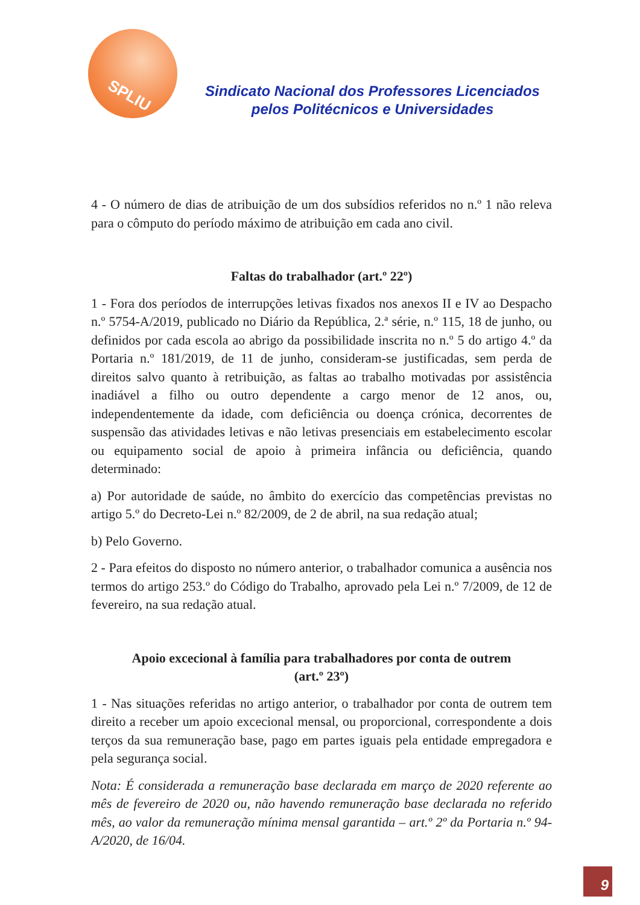SPLIU
Sindicato Nacional dos Professores Licenciados
pelos Politécnicos e Universidades
4 - O número de dias de atribuição de um dos subsídios referidos no n.º 1 não releva para o cômputo do período máximo de atribuição em cada ano civil.
Faltas do trabalhador (art.º 22º)
1 - Fora dos períodos de interrupções letivas fixados nos anexos II e IV ao Despacho n.º 5754-A/2019, publicado no Diário da República, 2.ª série, n.º 115, 18 de junho, ou definidos por cada escola ao abrigo da possibilidade inscrita no n.º 5 do artigo 4.º da Portaria n.º 181/2019, de 11 de junho, consideram-se justificadas, sem perda de direitos salvo quanto à retribuição, as faltas ao trabalho motivadas por assistência inadiável a filho ou outro dependente a cargo menor de 12 anos, ou, independentemente da idade, com deficiência ou doença crónica, decorrentes de suspensão das atividades letivas e não letivas presenciais em estabelecimento escolar ou equipamento social de apoio à primeira infância ou deficiência, quando determinado:
a) Por autoridade de saúde, no âmbito do exercício das competências previstas no artigo 5.º do Decreto-Lei n.º 82/2009, de 2 de abril, na sua redação atual;
b) Pelo Governo.
2 - Para efeitos do disposto no número anterior, o trabalhador comunica a ausência nos termos do artigo 253.º do Código do Trabalho, aprovado pela Lei n.º 7/2009, de 12 de fevereiro, na sua redação atual.
Apoio excecional à família para trabalhadores por conta de outrem
(art.º 23º)
1 - Nas situações referidas no artigo anterior, o trabalhador por conta de outrem tem direito a receber um apoio excecional mensal, ou proporcional, correspondente a dois terços da sua remuneração base, pago em partes iguais pela entidade empregadora e pela segurança social.
Nota: É considerada a remuneração base declarada em março de 2020 referente ao mês de fevereiro de 2020 ou, não havendo remuneração base declarada no referido mês, ao valor da remuneração mínima mensal garantida – art.º 2º da Portaria n.º 94-A/2020, de 16/04.
9